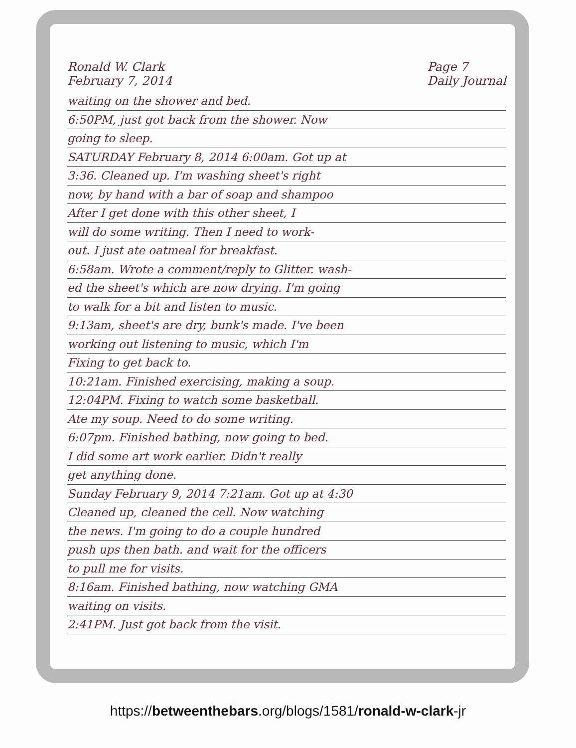Ronald W. Clark
February 7, 2014
Page 7
Daily Journal
waiting on the shower and bed.
6:50PM, just got back from the shower. Now
going to sleep.
SATURDAY February 8, 2014 6:00am. Got up at
3:36. Cleaned up. I'm washing sheet's right
now, by hand with a bar of soap and shampoo
After I get done with this other sheet, I
will do some writing. Then I need to work-
out. I just ate oatmeal for breakfast.
6:58am. Wrote a comment/reply to Glitter. wash-
ed the sheet's which are now drying. I'm going
to walk for a bit and listen to music.
9:13am, sheet's are dry, bunk's made. I've been
working out listening to music, which I'm
Fixing to get back to.
10:21am. Finished exercising, making a soup.
12:04PM. Fixing to watch some basketball.
Ate my soup. Need to do some writing.
6:07pm. Finished bathing, now going to bed.
I did some art work earlier. Didn't really
get anything done.
Sunday February 9, 2014 7:21am. Got up at 4:30
Cleaned up, cleaned the cell. Now watching
the news. I'm going to do a couple hundred
push ups then bath. and wait for the officers
to pull me for visits.
8:16am. Finished bathing, now watching GMA
waiting on visits.
2:41PM. Just got back from the visit.
https://betweenthebars.org/blogs/1581/ronald-w-clark-jr